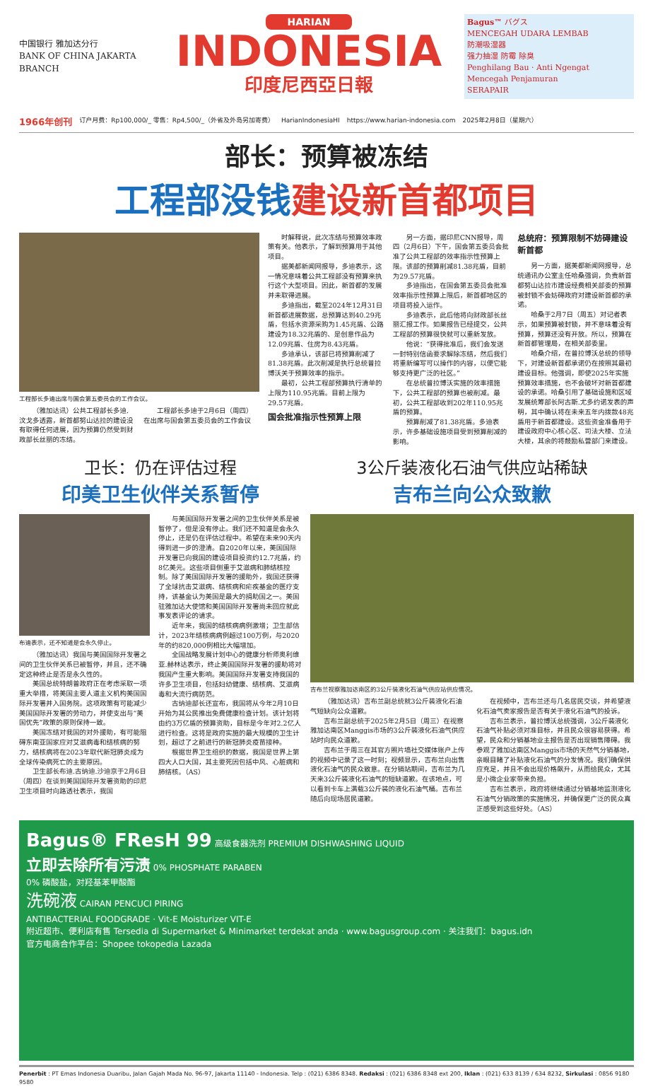中国银行 雅加达分行
BANK OF CHINA JAKARTA BRANCH
HARIAN
INDONESIA
印度尼西亞日報
Bagus™ バグス
MENCEGAH UDARA LEMBAB
防潮吸湿器
强力抽湿 防霉 除臭
Penghilang Bau · Anti Ngengat
Mencegah Penjamuran
SERAPAIR
1966年创刊 订户月费：Rp100,000/_ 零售：Rp4,500/_（外省及外岛另加寄费） HarianIndonesiaHI https://www.harian-indonesia.com 2025年2月8日（星期六）
部长：预算被冻结
工程部没钱 建设新首都项目
工程部长多迪出席与国会第五委员会的工作会议。
（雅加达讯）公共工程部长多迪.汶戈多透露，新首都努山达拉的建设没有取得任何进展，因为预算仍然受到财政部长丝丽的冻结。
工程部长多迪于2月6日（周四）在出席与国会第五委员会的工作会议
时解释说，此次冻结与预算效率政策有关。他表示，了解到预算用于其他项目。
据美都新闻网报导，多迪表示，这一情况意味着公共工程部没有预算来执行这个大型项目。因此，新首都的发展并未取得进展。
多迪指出，截至2024年12月31日新首都进展数据，总预算达到40.29兆盾，包括水资源采购为1.45兆盾、公路建设为18.32兆盾的、是创意作品为12.09兆盾、住房为8.43兆盾。
多迪承认，该部已将预算削减了81.38兆盾。此次削减是执行总统普拉博沃关于预算效率的指示。
最初，公共工程部预算执行清单的上限为110.95兆盾。目前上限为29.57兆盾。
国会批准指示性预算上限
另一方面，据印尼CNN报导，周四（2月6日）下午，国会第五委员会批准了公共工程部的效率指示性预算上限。该部的预算削减81.38兆盾，目前为29.57兆盾。
多迪指出，在国会第五委员会批准效率指示性预算上限后，新首都地区的项目将投入运作。
多迪表示，此后他将向财政部长丝丽汇报工作。如果报告已经提交，公共工程部的预算很快就可以重新发放。
他说：“获得批准后，我们会发送一封特别信函要求解除冻结，然后我们将重新编写可以操作的内容，以便它能够支持更广泛的社区。”
在总统普拉博沃实施的效率措施下，公共工程部的预算也被削减。最初，公共工程部收到202年110.95兆盾的预算。
预算削减了81.38兆盾。多迪表示，许多基础设施项目受到预算削减的影响。
总统府：预算限制不妨碍建设新首都
另一方面，据美都新闻网报导，总统通讯办公室主任哈桑强调，负责新首都努山达拉市建设经费相关部委的预算被封锁不会妨碍政府对建设新首都的承诺。
哈桑于2月7日（周五）对记者表示，如果预算被封锁，并不意味着没有预算，预算还没有开放。所以，预算在新首都管理局，在相关部委里。
哈桑介绍，在普拉博沃总统的领导下，对建设新首都承诺仍在按照其最初建设目标。他强调，即使2025年实施预算效率措施，也不会破坏对新首都建设的承诺。哈桑引用了基础设施和区域发展统筹部长阿古斯.尤多约诺发表的声明，其中确认将在未来五年内拨款48兆盾用于新首都建设。这些资金准备用于建设政府中心核心区、司法大楼、立法大楼，其余的将鼓励私营部门来建设。
卫长：仍在评估过程
印美卫生伙伴关系暂停
布迪表示，还不知道是会永久停止。
（雅加达讯）我国与美国国际开发署之间的卫生伙伴关系已被暂停，并且，还不确定这种终止是否是永久性的。
美国总统特朗普政府正在考虑采取一项重大举措，将美国主要人道主义机构美国国际开发署并入国务院。这项政策有可能减少美国国际开发署的劳动力，并使支出与“美国优先”政策的原则保持一致。
美国冻结对我国的对外援助，有可能阻碍东南亚国家应对艾滋病毒和结核病的努力，结核病将在2023年取代新冠肺炎成为全球传染病死亡的主要原因。
卫生部长布迪.古纳迪.沙迪京于2月6日（周四）在谈到美国国际开发署资助的印尼卫生项目时向路透社表示，我国
与美国国际开发署之间的卫生伙伴关系是被暂停了，但是没有停止。我们还不知道是会永久停止，还是仍在评估过程中。希望在未来90天内得到进一步的澄清。自2020年以来，美国国际开发署已向我国的建设项目投资约12.7兆盾，约8亿美元。这些项目侧重于艾滋病和肺结核控制。除了美国国际开发署的援助外，我国还获得了全球抗击艾滋病、结核病和疟疾基金的医疗支持，该基金认为美国是最大的捐助国之一。美国驻雅加达大使馆和美国国际开发署尚未回应就此事发表评论的请求。
近年来，我国的结核病病例激增；卫生部估计，2023年结核病病例超过100万例，与2020年的约820,000例相比大幅增加。
全国战略发展计划中心的健康分析师奥利维亚.赫林达表示，终止美国国际开发署的援助将对我国产生重大影响。美国国际开发署支持我国的许多卫生项目，包括妇幼健康、结核病、艾滋病毒和大流行病防范。
古纳迪部长还宣布，我国将从今年2月10日开始为其公民推出免费健康检查计划。该计划将由约3万亿盾的预算资助，目标是今年对2.2亿人进行检查。这将是政府实施的最大规模的卫生计划，超过了之前进行的新冠肺炎疫苗接种。
根据世界卫生组织的数据，我国是世界上第四大人口大国，其主要死因包括中风、心脏病和肺结核。（AS）
3公斤装液化石油气供应站稀缺
吉布兰向公众致歉
吉布兰视察雅加达南区的3公斤装液化石油气供应站供应情况。
（雅加达讯）吉布兰副总统就3公斤装液化石油气短缺向公众道歉。
吉布兰副总统于2025年2月5日（周三）在视察雅加达南区Manggis市场的3公斤装液化石油气供应站时向民众道歉。
吉布兰于周三在其官方照片墙社交媒体账户上传的视频中记录了这一时刻；视频显示，吉布兰向出售液化石油气的民众致意。在分销站期间，吉布兰为几天来3公斤装液化石油气的短缺道歉。在该地点，可以看到卡车上满载3公斤装的液化石油气桶。吉布兰随后向现场居民道歉。
在视频中，吉布兰还与几名居民交谈，并希望液化石油气卖家报告是否有关于液化石油气的投诉。
吉布兰表示，普拉博沃总统强调，3公斤装液化石油气补贴必须对准目标，并且民众很容易获得。希望，民众和分销基地业主报告是否出现销售障碍。我参观了雅加达南区Manggis市场的天然气分销基地，亲眼目睹了补贴液化石油气的分发情况。我们确保供应充足，并且不会出现价格飙升，从而给民众，尤其是小微企业家带来负担。
吉布兰表示，政府将继续通过分销基地监测液化石油气分销政策的实施情况，并确保更广泛的民众真正感受到这些好处。（AS）
Bagus® FResH 99 高级食器洗剂 PREMIUM DISHWASHING LIQUID
立即去除所有污渍 0% PHOSPHATE PARABEN
0% 磷酸盐，对羟基苯甲酸酯
洗碗液 CAIRAN PENCUCI PIRING
ANTIBACTERIAL FOODGRADE · Vit-E Moisturizer VIT-E
附近超市、便利店有售 Tersedia di Supermarket & Minimarket terdekat anda · www.bagusgroup.com · 关注我们：bagus.idn
官方电商合作平台：Shopee tokopedia Lazada
Penerbit : PT Emas Indonesia Duaribu, Jalan Gajah Mada No. 96-97, Jakarta 11140 - Indonesia. Telp : (021) 6386 8348. Redaksi : (021) 6386 8348 ext 200, Iklan : (021) 633 8139 / 634 8232, Sirkulasi : 0856 9180 9580